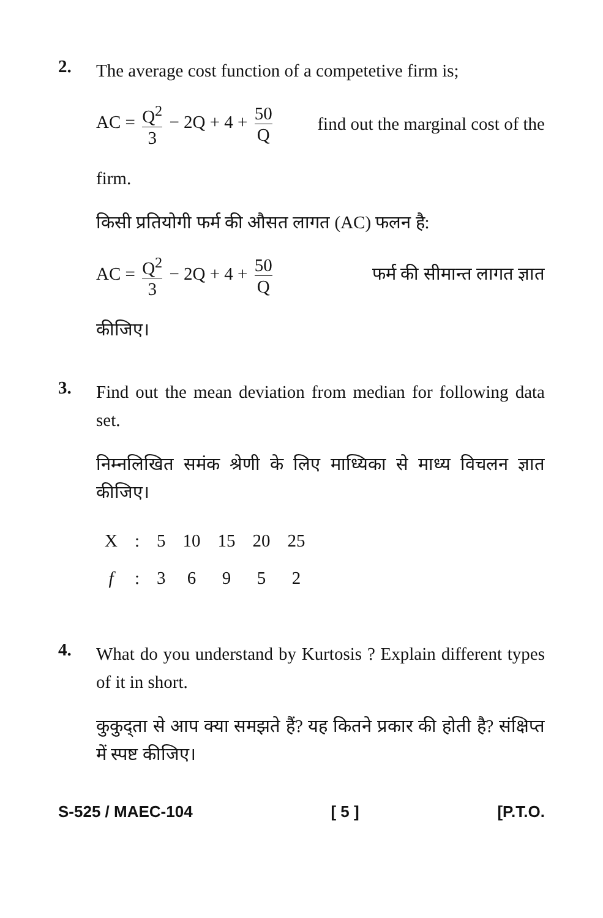2.
The average cost function of a competetive firm is;
AC = Q<sup>2</sup> 3 − 2Q + 4 + 50 Q find out the marginal cost of the
firm.
किसी प्रतियोगी फर्म की औसत लागत (AC) फलन है:
AC = Q<sup>2</sup> 3 − 2Q + 4 + 50 Q फर्म की सीमान्त लागत ज्ञात
कीजिए।
3.
Find out the mean deviation from median for following data set.
निम्नलिखित समंक श्रेणी के लिए माध्यिका से माध्य विचलन ज्ञात कीजिए।
| X | : | 5 | 10 | 15 | 20 | 25 |
| f | : | 3 | 6 | 9 | 5 | 2 |
4.
What do you understand by Kurtosis ? Explain different types of it in short.
कुकुद्ता से आप क्या समझते हैं? यह कितने प्रकार की होती है? संक्षिप्त में स्पष्ट कीजिए।
S-525 / MAEC-104 [ 5 ] [P.T.O.